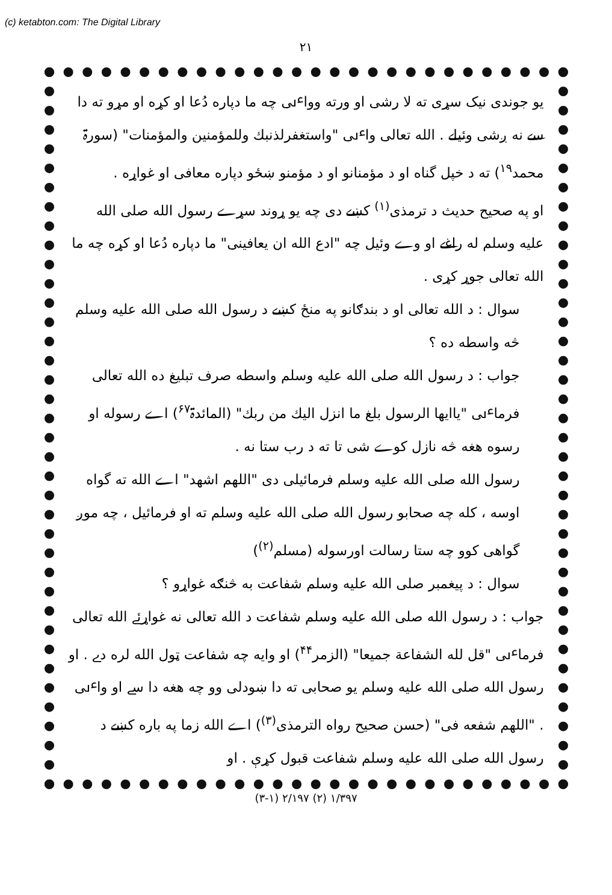(c) ketabton.com: The Digital Library
۲۱
یو جوندی نیک سړی ته لا رشی او ورته وواٸی چه ما دپاره دُعا او کړه او مړو ته دا سے نه ږشی وئیلے . الله تعالی واٸی "واستغفرلذنبك وللمؤمنین والمؤمنات" (سورۃ محمد<sup>۱۹</sup>) ته د خپل گناه او د مؤمنانو او د مؤمنو ښځو دپاره معافی او غواړه .
او په صحیح حدیث د ترمذی<sup>(۱)</sup> کښے دی چه یو ړوند سړے رسول الله صلی الله علیه وسلم له راغے او وے وئیل چه "ادع الله ان یعافینی" ما دپاره دُعا او کړه چه ما الله تعالی جوړ کړی .
سوال : د الله تعالی او د بندګانو په منځ کښے د رسول الله صلی الله علیه وسلم څه واسطه ده ؟
جواب : د رسول الله صلی الله علیه وسلم واسطه صرف تبلیغ ده الله تعالی فرماٸی "یاایها الرسول بلغ ما انزل الیك من ربك" (المائدۃ<sup>۶۷</sup>) اے رسوله او رسوه هغه څه نازل کوے شی تا ته د رب ستا نه .
رسول الله صلی الله علیه وسلم فرمائیلی دی "اللهم اشهد" اے الله ته گواه اوسه ، کله چه صحابو رسول الله صلی الله علیه وسلم ته او فرمائیل ، چه موږ گواهی کوو چه ستا رسالت اورسوله (مسلم<sup>(۲)</sup>)
سوال : د پیغمبر صلی الله علیه وسلم شفاعت به څنګه غواړو ؟
جواب : د رسول الله صلی الله علیه وسلم شفاعت د الله تعالی نه غواړئے الله تعالی فرماٸی "قل لله الشفاعة جمیعا" (الزمر<sup>۴۴</sup>) او وایه چه شفاعت ټول الله لره دے . او رسول الله صلی الله علیه وسلم یو صحابی ته دا ښودلی وو چه هغه دا سے او واٸی . "اللهم شفعه فی" (حسن صحیح رواه الترمذی<sup>(۳)</sup>) اے الله زما په باره کښے د رسول الله صلی الله علیه وسلم شفاعت قبول کړې . او
(۳-۱) ۲/۱۹۷ (۲) ۱/۳۹۷